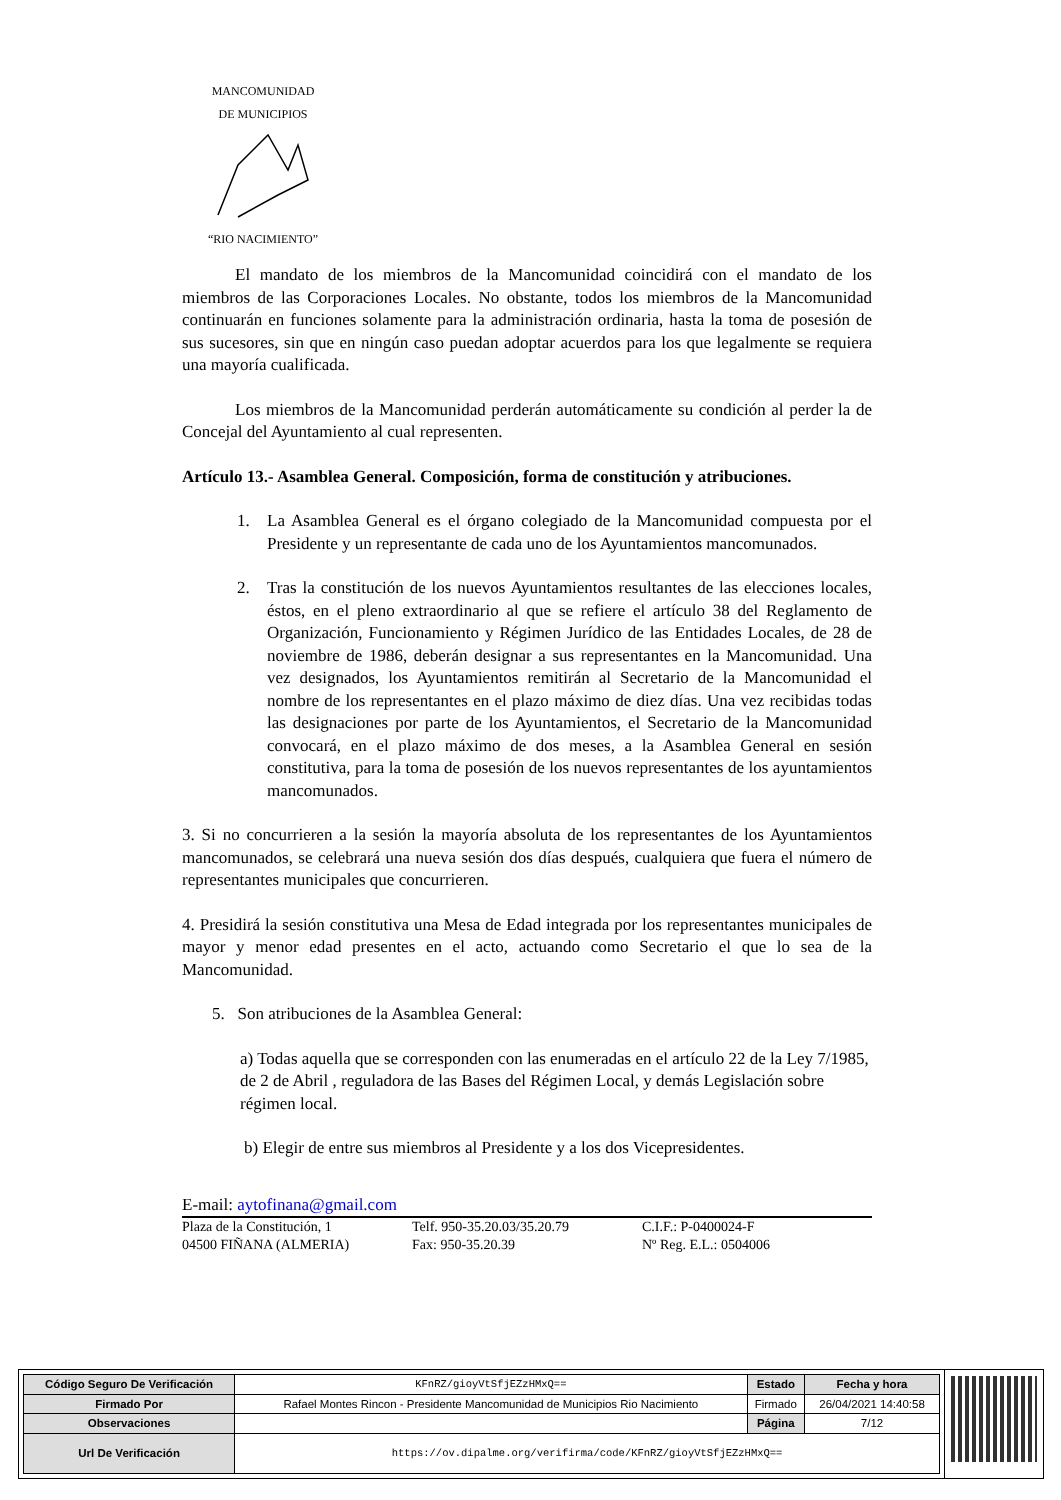MANCOMUNIDAD
DE MUNICIPIOS
“RIO NACIMIENTO”
El mandato de los miembros de la Mancomunidad coincidirá con el mandato de los miembros de las Corporaciones Locales. No obstante, todos los miembros de la Mancomunidad continuarán en funciones solamente para la administración ordinaria, hasta la toma de posesión de sus sucesores, sin que en ningún caso puedan adoptar acuerdos para los que legalmente se requiera una mayoría cualificada.
Los miembros de la Mancomunidad perderán automáticamente su condición al perder la de Concejal del Ayuntamiento al cual representen.
Artículo 13.- Asamblea General. Composición, forma de constitución y atribuciones.
1. La Asamblea General es el órgano colegiado de la Mancomunidad compuesta por el Presidente y un representante de cada uno de los Ayuntamientos mancomunados.
2. Tras la constitución de los nuevos Ayuntamientos resultantes de las elecciones locales, éstos, en el pleno extraordinario al que se refiere el artículo 38 del Reglamento de Organización, Funcionamiento y Régimen Jurídico de las Entidades Locales, de 28 de noviembre de 1986, deberán designar a sus representantes en la Mancomunidad. Una vez designados, los Ayuntamientos remitirán al Secretario de la Mancomunidad el nombre de los representantes en el plazo máximo de diez días. Una vez recibidas todas las designaciones por parte de los Ayuntamientos, el Secretario de la Mancomunidad convocará, en el plazo máximo de dos meses, a la Asamblea General en sesión constitutiva, para la toma de posesión de los nuevos representantes de los ayuntamientos mancomunados.
3. Si no concurrieren a la sesión la mayoría absoluta de los representantes de los Ayuntamientos mancomunados, se celebrará una nueva sesión dos días después, cualquiera que fuera el número de representantes municipales que concurrieren.
4. Presidirá la sesión constitutiva una Mesa de Edad integrada por los representantes municipales de mayor y menor edad presentes en el acto, actuando como Secretario el que lo sea de la Mancomunidad.
5. Son atribuciones de la Asamblea General:
a) Todas aquella que se corresponden con las enumeradas en el artículo 22 de la Ley 7/1985, de 2 de Abril , reguladora de las Bases del Régimen Local, y demás Legislación sobre régimen local.
b) Elegir de entre sus miembros al Presidente y a los dos Vicepresidentes.
E-mail: aytofinana@gmail.com
Plaza de la Constitución, 1
04500 FIÑANA (ALMERIA)
Telf. 950-35.20.03/35.20.79
Fax: 950-35.20.39
C.I.F.: P-0400024-F
Nº Reg. E.L.: 0504006
| Código Seguro De Verificación | KFnRZ/gioyVtSfjEZzHMxQ== | Estado | Fecha y hora |
| Firmado Por | Rafael Montes Rincon - Presidente Mancomunidad de Municipios Rio Nacimiento | Firmado | 26/04/2021 14:40:58 |
| Observaciones | | Página | 7/12 |
| Url De Verificación | https://ov.dipalme.org/verifirma/code/KFnRZ/gioyVtSfjEZzHMxQ== | | |